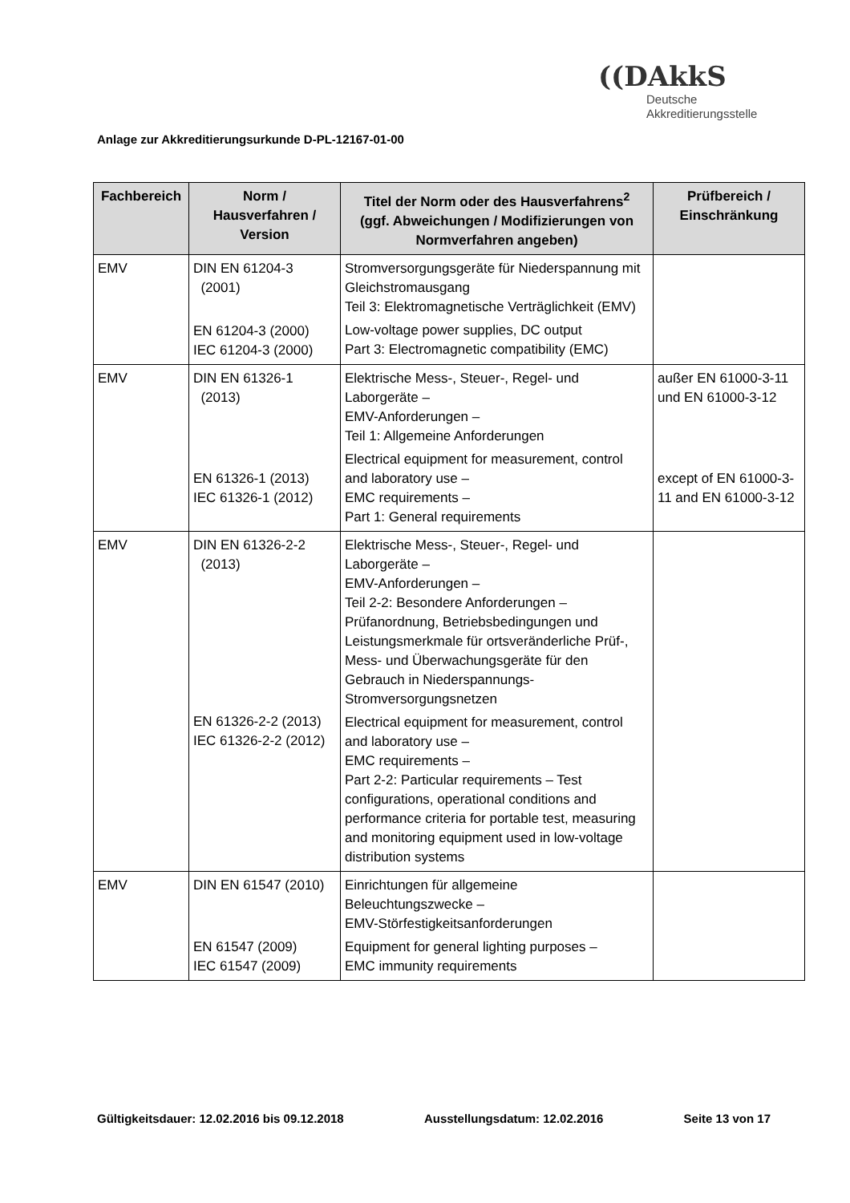Anlage zur Akkreditierungsurkunde D-PL-12167-01-00
((DAkkS
Deutsche
Akkreditierungsstelle
| Fachbereich | Norm / Hausverfahren / Version | Titel der Norm oder des Hausverfahrens<sup>2</sup> (ggf. Abweichungen / Modifizierungen von Normverfahren angeben) | Prüfbereich / Einschränkung |
| --- | --- | --- | --- |
| EMV | DIN EN 61204-3 (2001) EN 61204-3 (2000) IEC 61204-3 (2000) | Stromversorgungsgeräte für Niederspannung mit Gleichstromausgang Teil 3: Elektromagnetische Verträglichkeit (EMV) Low-voltage power supplies, DC output Part 3: Electromagnetic compatibility (EMC) | |
| EMV | DIN EN 61326-1 (2013) EN 61326-1 (2013) IEC 61326-1 (2012) | Elektrische Mess-, Steuer-, Regel- und Laborgeräte – EMV-Anforderungen – Teil 1: Allgemeine Anforderungen Electrical equipment for measurement, control and laboratory use – EMC requirements – Part 1: General requirements | außer EN 61000-3-11 und EN 61000-3-12 except of EN 61000-3-11 and EN 61000-3-12 |
| EMV | DIN EN 61326-2-2 (2013) EN 61326-2-2 (2013) IEC 61326-2-2 (2012) | Elektrische Mess-, Steuer-, Regel- und Laborgeräte – EMV-Anforderungen – Teil 2-2: Besondere Anforderungen – Prüfanordnung, Betriebsbedingungen und Leistungsmerkmale für ortsveränderliche Prüf-, Mess- und Überwachungsgeräte für den Gebrauch in Niederspannungs-Stromversorgungsnetzen Electrical equipment for measurement, control and laboratory use – EMC requirements – Part 2-2: Particular requirements – Test configurations, operational conditions and performance criteria for portable test, measuring and monitoring equipment used in low-voltage distribution systems | |
| EMV | DIN EN 61547 (2010) EN 61547 (2009) IEC 61547 (2009) | Einrichtungen für allgemeine Beleuchtungszwecke – EMV-Störfestigkeitsanforderungen Equipment for general lighting purposes – EMC immunity requirements | |
Gültigkeitsdauer: 12.02.2016 bis 09.12.2018 Ausstellungsdatum: 12.02.2016 Seite 13 von 17